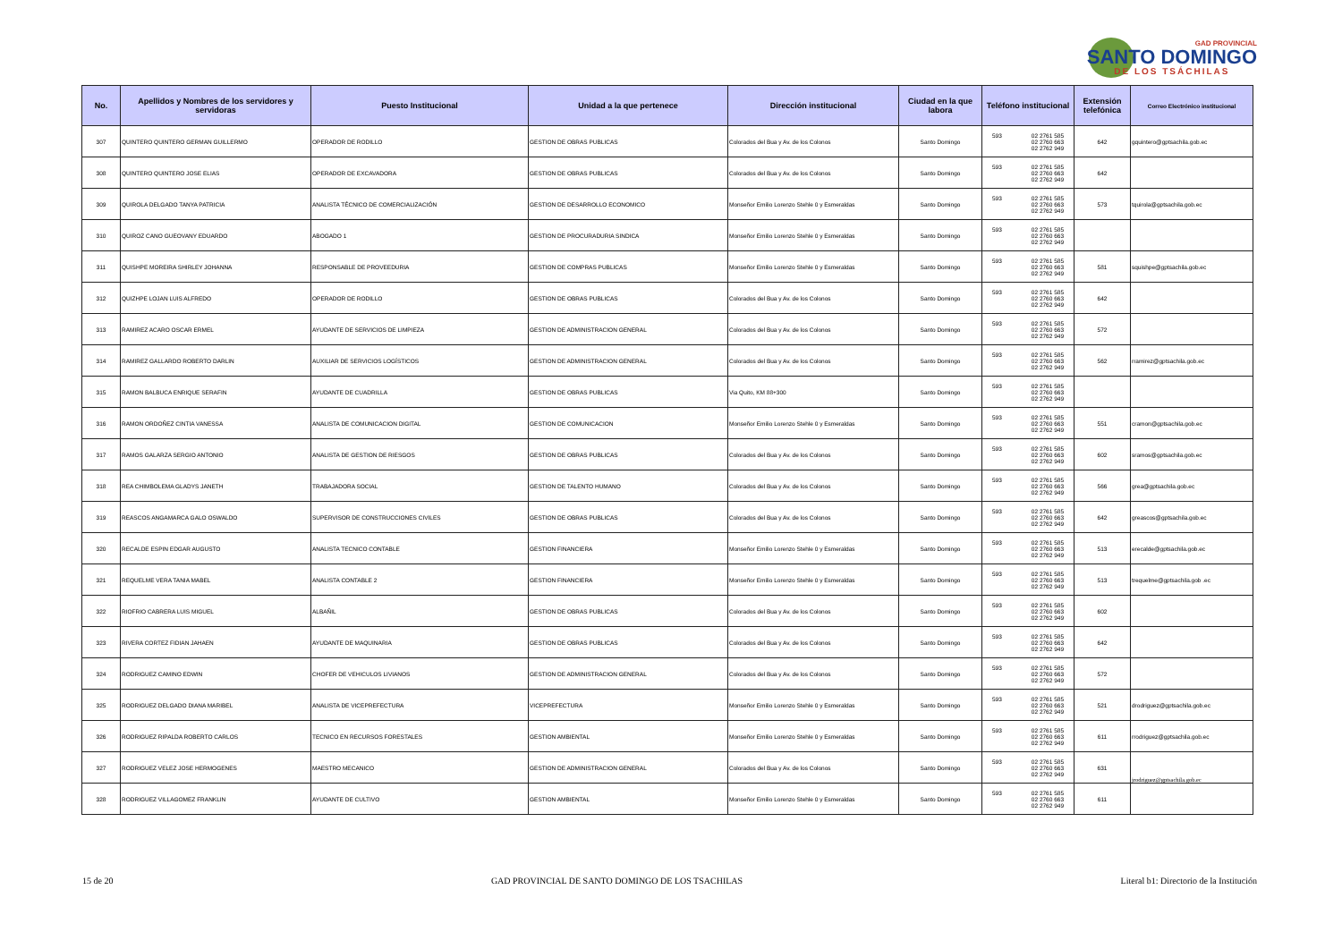GAD PROVINCIAL
SANTO DOMINGO
DE LOS TSÁCHILAS
| No. | Apellidos y Nombres de los servidores y servidoras | Puesto Institucional | Unidad a la que pertenece | Dirección institucional | Ciudad en la que labora | Teléfono institucional | Extensión telefónica | Correo Electrónico institucional |
| --- | --- | --- | --- | --- | --- | --- | --- | --- |
| 307 | QUINTERO QUINTERO GERMAN GUILLERMO | OPERADOR DE RODILLO | GESTION DE OBRAS PUBLICAS | Colorados del Bua y Av. de los Colonos | Santo Domingo | 593 02 2761 585 02 2760 663 02 2762 949 | 642 | gquintero@gptsachila.gob.ec |
| 308 | QUINTERO QUINTERO JOSE ELIAS | OPERADOR DE EXCAVADORA | GESTION DE OBRAS PUBLICAS | Colorados del Bua y Av. de los Colonos | Santo Domingo | 593 02 2761 585 02 2760 663 02 2762 949 | 642 | |
| 309 | QUIROLA DELGADO TANYA PATRICIA | ANALISTA TÉCNICO DE COMERCIALIZACIÓN | GESTION DE DESARROLLO ECONOMICO | Monseñor Emilio Lorenzo Stehle 0 y Esmeraldas | Santo Domingo | 593 02 2761 585 02 2760 663 02 2762 949 | 573 | tquirola@gptsachila.gob.ec |
| 310 | QUIROZ CANO GUEOVANY EDUARDO | ABOGADO 1 | GESTION DE PROCURADURIA SINDICA | Monseñor Emilio Lorenzo Stehle 0 y Esmeraldas | Santo Domingo | 593 02 2761 585 02 2760 663 02 2762 949 | | |
| 311 | QUISHPE MOREIRA SHIRLEY JOHANNA | RESPONSABLE DE PROVEEDURIA | GESTION DE COMPRAS PUBLICAS | Monseñor Emilio Lorenzo Stehle 0 y Esmeraldas | Santo Domingo | 593 02 2761 585 02 2760 663 02 2762 949 | 581 | squishpe@gptsachila.gob.ec |
| 312 | QUIZHPE LOJAN LUIS ALFREDO | OPERADOR DE RODILLO | GESTION DE OBRAS PUBLICAS | Colorados del Bua y Av. de los Colonos | Santo Domingo | 593 02 2761 585 02 2760 663 02 2762 949 | 642 | |
| 313 | RAMIREZ ACARO OSCAR ERMEL | AYUDANTE DE SERVICIOS DE LIMPIEZA | GESTION DE ADMINISTRACION GENERAL | Colorados del Bua y Av. de los Colonos | Santo Domingo | 593 02 2761 585 02 2760 663 02 2762 949 | 572 | |
| 314 | RAMIREZ GALLARDO ROBERTO DARLIN | AUXILIAR DE SERVICIOS LOGÍSTICOS | GESTION DE ADMINISTRACION GENERAL | Colorados del Bua y Av. de los Colonos | Santo Domingo | 593 02 2761 585 02 2760 663 02 2762 949 | 562 | rramirez@gptsachila.gob.ec |
| 315 | RAMON BALBUCA ENRIQUE SERAFIN | AYUDANTE DE CUADRILLA | GESTION DE OBRAS PUBLICAS | Via Quito, KM 88+300 | Santo Domingo | 593 02 2761 585 02 2760 663 02 2762 949 | | |
| 316 | RAMON ORDOÑEZ CINTIA VANESSA | ANALISTA DE COMUNICACION DIGITAL | GESTION DE COMUNICACION | Monseñor Emilio Lorenzo Stehle 0 y Esmeraldas | Santo Domingo | 593 02 2761 585 02 2760 663 02 2762 949 | 551 | cramon@gptsachila.gob.ec |
| 317 | RAMOS GALARZA SERGIO ANTONIO | ANALISTA DE GESTION DE RIESGOS | GESTION DE OBRAS PUBLICAS | Colorados del Bua y Av. de los Colonos | Santo Domingo | 593 02 2761 585 02 2760 663 02 2762 949 | 602 | sramos@gptsachila.gob.ec |
| 318 | REA CHIMBOLEMA GLADYS JANETH | TRABAJADORA SOCIAL | GESTION DE TALENTO HUMANO | Colorados del Bua y Av. de los Colonos | Santo Domingo | 593 02 2761 585 02 2760 663 02 2762 949 | 566 | grea@gptsachila.gob.ec |
| 319 | REASCOS ANGAMARCA GALO OSWALDO | SUPERVISOR DE CONSTRUCCIONES CIVILES | GESTION DE OBRAS PUBLICAS | Colorados del Bua y Av. de los Colonos | Santo Domingo | 593 02 2761 585 02 2760 663 02 2762 949 | 642 | greascos@gptsachila.gob.ec |
| 320 | RECALDE ESPIN EDGAR AUGUSTO | ANALISTA TECNICO CONTABLE | GESTION FINANCIERA | Monseñor Emilio Lorenzo Stehle 0 y Esmeraldas | Santo Domingo | 593 02 2761 585 02 2760 663 02 2762 949 | 513 | erecalde@gptsachila.gob.ec |
| 321 | REQUELME VERA TANIA MABEL | ANALISTA CONTABLE 2 | GESTION FINANCIERA | Monseñor Emilio Lorenzo Stehle 0 y Esmeraldas | Santo Domingo | 593 02 2761 585 02 2760 663 02 2762 949 | 513 | trequelme@gptsachila.gob .ec |
| 322 | RIOFRIO CABRERA LUIS MIGUEL | ALBAÑIL | GESTION DE OBRAS PUBLICAS | Colorados del Bua y Av. de los Colonos | Santo Domingo | 593 02 2761 585 02 2760 663 02 2762 949 | 602 | |
| 323 | RIVERA CORTEZ FIDIAN JAHAEN | AYUDANTE DE MAQUINARIA | GESTION DE OBRAS PUBLICAS | Colorados del Bua y Av. de los Colonos | Santo Domingo | 593 02 2761 585 02 2760 663 02 2762 949 | 642 | |
| 324 | RODRIGUEZ CAMINO EDWIN | CHOFER DE VEHICULOS LIVIANOS | GESTION DE ADMINISTRACION GENERAL | Colorados del Bua y Av. de los Colonos | Santo Domingo | 593 02 2761 585 02 2760 663 02 2762 949 | 572 | |
| 325 | RODRIGUEZ DELGADO DIANA MARIBEL | ANALISTA DE VICEPREFECTURA | VICEPREFECTURA | Monseñor Emilio Lorenzo Stehle 0 y Esmeraldas | Santo Domingo | 593 02 2761 585 02 2760 663 02 2762 949 | 521 | drodriguez@gptsachila.gob.ec |
| 326 | RODRIGUEZ RIPALDA ROBERTO CARLOS | TECNICO EN RECURSOS FORESTALES | GESTION AMBIENTAL | Monseñor Emilio Lorenzo Stehle 0 y Esmeraldas | Santo Domingo | 593 02 2761 585 02 2760 663 02 2762 949 | 611 | rrodriguez@gptsachila.gob.ec |
| 327 | RODRIGUEZ VELEZ JOSE HERMOGENES | MAESTRO MECANICO | GESTION DE ADMINISTRACION GENERAL | Colorados del Bua y Av. de los Colonos | Santo Domingo | 593 02 2761 585 02 2760 663 02 2762 949 | 631 | jrodriguez@gptsachila.gob.ec |
| 328 | RODRIGUEZ VILLAGOMEZ FRANKLIN | AYUDANTE DE CULTIVO | GESTION AMBIENTAL | Monseñor Emilio Lorenzo Stehle 0 y Esmeraldas | Santo Domingo | 593 02 2761 585 02 2760 663 02 2762 949 | 611 | |
15 de 20 GAD PROVINCIAL DE SANTO DOMINGO DE LOS TSACHILAS Literal b1: Directorio de la Institución